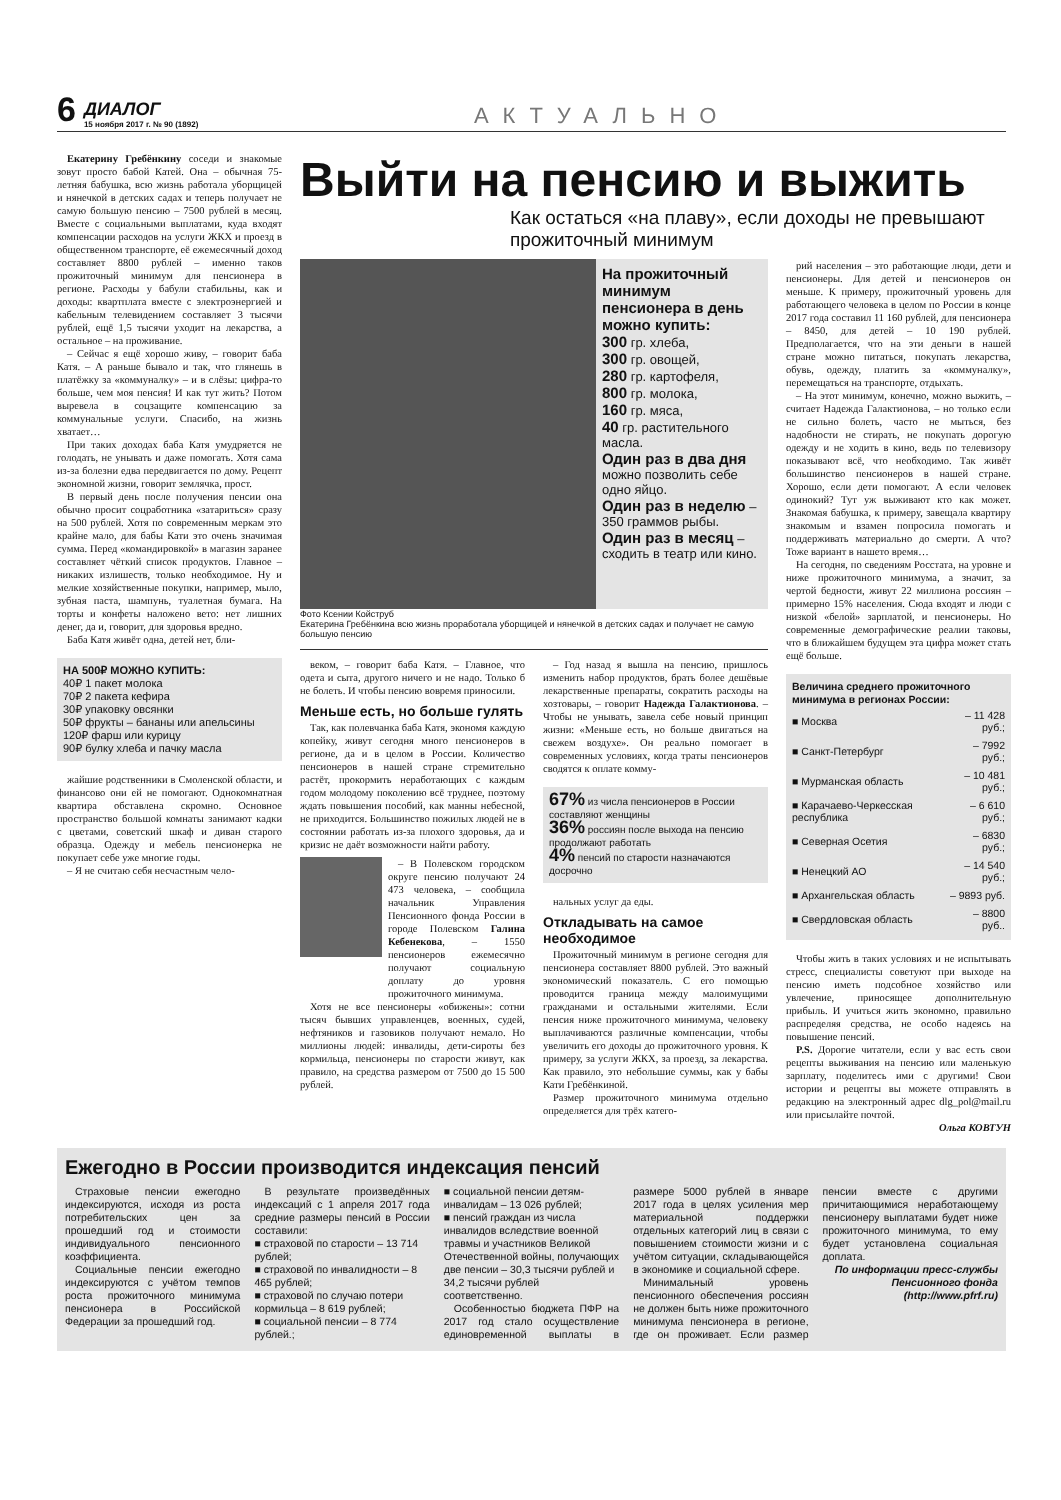6
ДИАЛОГ
15 ноября 2017 г. № 90 (1892)
АКТУАЛЬНО
Екатерину Гребёнкину соседи и знакомые зовут просто бабой Катей. Она – обычная 75-летняя бабушка, всю жизнь работала уборщицей и нянечкой в детских садах и теперь получает не самую большую пенсию – 7500 рублей в месяц. Вместе с социальными выплатами, куда входят компенсации расходов на услуги ЖКХ и проезд в общественном транспорте, её ежемесячный доход составляет 8800 рублей – именно таков прожиточный минимум для пенсионера в регионе. Расходы у бабули стабильны, как и доходы: квартплата вместе с электроэнергией и кабельным телевидением составляет 3 тысячи рублей, ещё 1,5 тысячи уходит на лекарства, а остальное – на проживание.
– Сейчас я ещё хорошо живу, – говорит баба Катя. – А раньше бывало и так, что глянешь в платёжку за «коммуналку» – и в слёзы: цифра-то больше, чем моя пенсия! И как тут жить? Потом выревела в соцзащите компенсацию за коммунальные услуги. Спасибо, на жизнь хватает…
При таких доходах баба Катя умудряется не голодать, не унывать и даже помогать. Хотя сама из-за болезни едва передвигается по дому. Рецепт экономной жизни, говорит землячка, прост.
В первый день после получения пенсии она обычно просит соцработника «затариться» сразу на 500 рублей. Хотя по современным меркам это крайне мало, для бабы Кати это очень значимая сумма. Перед «командировкой» в магазин заранее составляет чёткий список продуктов. Главное – никаких излишеств, только необходимое. Ну и мелкие хозяйственные покупки, например, мыло, зубная паста, шампунь, туалетная бумага. На торты и конфеты наложено вето: нет лишних денег, да и, говорит, для здоровья вредно.
Баба Катя живёт одна, детей нет, бли-
НА 500₽ МОЖНО КУПИТЬ:
40₽ 1 пакет молока
70₽ 2 пакета кефира
30₽ упаковку овсянки
50₽ фрукты – бананы или апельсины
120₽ фарш или курицу
90₽ булку хлеба и пачку масла
жайшие родственники в Смоленской области, и финансово они ей не помогают. Однокомнатная квартира обставлена скромно. Основное пространство большой комнаты занимают кадки с цветами, советский шкаф и диван старого образца. Одежду и мебель пенсионерка не покупает себе уже многие годы.
– Я не считаю себя несчастным чело-
Выйти на пенсию и выжить
Как остаться «на плаву», если доходы не превышают прожиточный минимум
На прожиточный минимум пенсионера в день можно купить:
300 гр. хлеба,
300 гр. овощей,
280 гр. картофеля,
800 гр. молока,
160 гр. мяса,
40 гр. растительного масла.
Один раз в два дня можно позволить себе одно яйцо.
Один раз в неделю – 350 граммов рыбы.
Один раз в месяц – сходить в театр или кино.
Фото Ксении Койструб
Екатерина Гребёнкина всю жизнь проработала уборщицей и нянечкой в детских садах и получает не самую большую пенсию
веком, – говорит баба Катя. – Главное, что одета и сыта, другого ничего и не надо. Только б не болеть. И чтобы пенсию вовремя приносили.
Меньше есть, но больше гулять
Так, как полевчанка баба Катя, экономя каждую копейку, живут сегодня много пенсионеров в регионе, да и в целом в России. Количество пенсионеров в нашей стране стремительно растёт, прокормить неработающих с каждым годом молодому поколению всё труднее, поэтому ждать повышения пособий, как манны небесной, не приходится. Большинство пожилых людей не в состоянии работать из-за плохого здоровья, да и кризис не даёт возможности найти работу.
– В Полевском городском округе пенсию получают 24 473 человека, – сообщила начальник Управления Пенсионного фонда России в городе Полевском Галина Кебенекова, – 1550 пенсионеров ежемесячно получают социальную доплату до уровня прожиточного минимума.
Хотя не все пенсионеры «обижены»: сотни тысяч бывших управленцев, военных, судей, нефтяников и газовиков получают немало. Но миллионы людей: инвалиды, дети-сироты без кормильца, пенсионеры по старости живут, как правило, на средства размером от 7500 до 15 500 рублей.
– Год назад я вышла на пенсию, пришлось изменить набор продуктов, брать более дешёвые лекарственные препараты, сократить расходы на хозтовары, – говорит Надежда Галактионова. – Чтобы не унывать, завела себе новый принцип жизни: «Меньше есть, но больше двигаться на свежем воздухе». Он реально помогает в современных условиях, когда траты пенсионеров сводятся к оплате комму-
67% из числа пенсионеров в России составляют женщины
36% россиян после выхода на пенсию продолжают работать
4% пенсий по старости назначаются досрочно
нальных услуг да еды.
Откладывать на самое необходимое
Прожиточный минимум в регионе сегодня для пенсионера составляет 8800 рублей. Это важный экономический показатель. С его помощью проводится граница между малоимущими гражданами и остальными жителями. Если пенсия ниже прожиточного минимума, человеку выплачиваются различные компенсации, чтобы увеличить его доходы до прожиточного уровня. К примеру, за услуги ЖКХ, за проезд, за лекарства. Как правило, это небольшие суммы, как у бабы Кати Гребёнкиной.
Размер прожиточного минимума отдельно определяется для трёх катего-
рий населения – это работающие люди, дети и пенсионеры. Для детей и пенсионеров он меньше. К примеру, прожиточный уровень для работающего человека в целом по России в конце 2017 года составил 11 160 рублей, для пенсионера – 8450, для детей – 10 190 рублей. Предполагается, что на эти деньги в нашей стране можно питаться, покупать лекарства, обувь, одежду, платить за «коммуналку», перемещаться на транспорте, отдыхать.
– На этот минимум, конечно, можно выжить, – считает Надежда Галактионова, – но только если не сильно болеть, часто не мыться, без надобности не стирать, не покупать дорогую одежду и не ходить в кино, ведь по телевизору показывают всё, что необходимо. Так живёт большинство пенсионеров в нашей стране. Хорошо, если дети помогают. А если человек одинокий? Тут уж выживают кто как может. Знакомая бабушка, к примеру, завещала квартиру знакомым и взамен попросила помогать и поддерживать материально до смерти. А что? Тоже вариант в нашето время…
На сегодня, по сведениям Росстата, на уровне и ниже прожиточного минимума, а значит, за чертой бедности, живут 22 миллиона россиян – примерно 15% населения. Сюда входят и люди с низкой «белой» зарплатой, и пенсионеры. Но современные демографические реалии таковы, что в ближайшем будущем эта цифра может стать ещё больше.
Величина среднего прожиточного минимума в регионах России:
| ■ Москва | – 11 428 руб.; |
| ■ Санкт-Петербург | – 7992 руб.; |
| ■ Мурманская область | – 10 481 руб.; |
| ■ Карачаево-Черкесская республика | – 6 610 руб.; |
| ■ Северная Осетия | – 6830 руб.; |
| ■ Ненецкий АО | – 14 540 руб.; |
| ■ Архангельская область | – 9893 руб. |
| ■ Свердловская область | – 8800 руб.. |
Чтобы жить в таких условиях и не испытывать стресс, специалисты советуют при выходе на пенсию иметь подсобное хозяйство или увлечение, приносящее дополнительную прибыль. И учиться жить экономно, правильно распределяя средства, не особо надеясь на повышение пенсий.
P.S. Дорогие читатели, если у вас есть свои рецепты выживания на пенсию или маленькую зарплату, поделитесь ими с другими! Свои истории и рецепты вы можете отправлять в редакцию на электронный адрес dlg_pol@mail.ru или присылайте почтой.
Ольга КОВТУН
Ежегодно в России производится индексация пенсий
Страховые пенсии ежегодно индексируются, исходя из роста потребительских цен за прошедший год и стоимости индивидуального пенсионного коэффициента.
Социальные пенсии ежегодно индексируются с учётом темпов роста прожиточного минимума пенсионера в Российской Федерации за прошедший год.
В результате произведённых индексаций с 1 апреля 2017 года средние размеры пенсий в России составили:
■ страховой по старости – 13 714 рублей;
■ страховой по инвалидности – 8 465 рублей;
■ страховой по случаю потери кормильца – 8 619 рублей;
■ социальной пенсии – 8 774 рублей.;
■ социальной пенсии детям-инвалидам – 13 026 рублей;
■ пенсий граждан из числа инвалидов вследствие военной травмы и участников Великой Отечественной войны, получающих две пенсии – 30,3 тысячи рублей и 34,2 тысячи рублей соответственно.
Особенностью бюджета ПФР на 2017 год стало осуществление единовременной выплаты в размере 5000 рублей в январе 2017 года в целях усиления мер материальной поддержки отдельных категорий лиц в связи с повышением стоимости жизни и с учётом ситуации, складывающейся в экономике и социальной сфере.
Минимальный уровень пенсионного обеспечения россиян не должен быть ниже прожиточного минимума пенсионера в регионе, где он проживает. Если размер пенсии вместе с другими причитающимися неработающему пенсионеру выплатами будет ниже прожиточного минимума, то ему будет установлена социальная доплата.
По информации пресс-службы Пенсионного фонда (http://www.pfrf.ru)